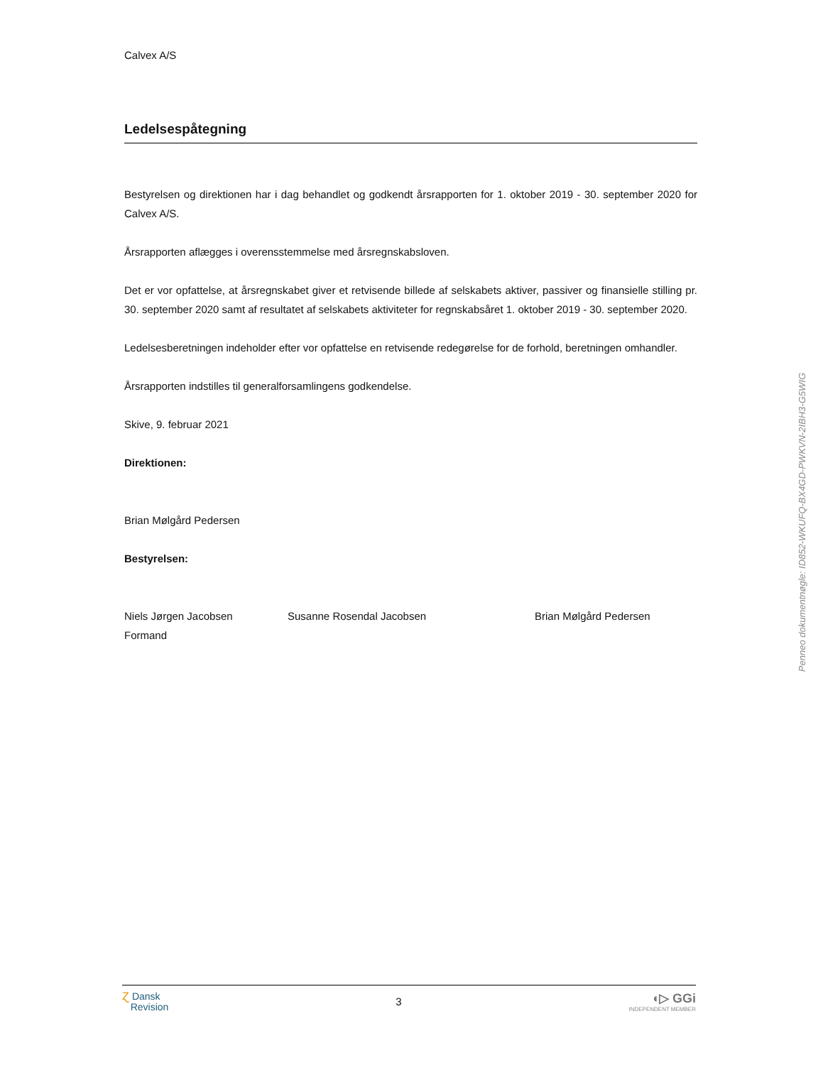Calvex A/S
Ledelsespåtegning
Bestyrelsen og direktionen har i dag behandlet og godkendt årsrapporten for 1. oktober 2019 - 30. september 2020 for Calvex A/S.
Årsrapporten aflægges i overensstemmelse med årsregnskabsloven.
Det er vor opfattelse, at årsregnskabet giver et retvisende billede af selskabets aktiver, passiver og finansielle stilling pr. 30. september 2020 samt af resultatet af selskabets aktiviteter for regnskabsåret 1. oktober 2019 - 30. september 2020.
Ledelsesberetningen indeholder efter vor opfattelse en retvisende redegørelse for de forhold, beretningen omhandler.
Årsrapporten indstilles til generalforsamlingens godkendelse.
Skive, 9. februar 2021
Direktionen:
Brian Mølgård Pedersen
Bestyrelsen:
Niels Jørgen Jacobsen
Formand
Susanne Rosendal Jacobsen Brian Mølgård Pedersen
Penneo dokumentnøgle: ID852-WKUFQ-BX4GD-PWKVN-2IBH3-G5WIG
ɀ Dansk
Revision
3
◖▷ GGi
INDEPENDENT MEMBER